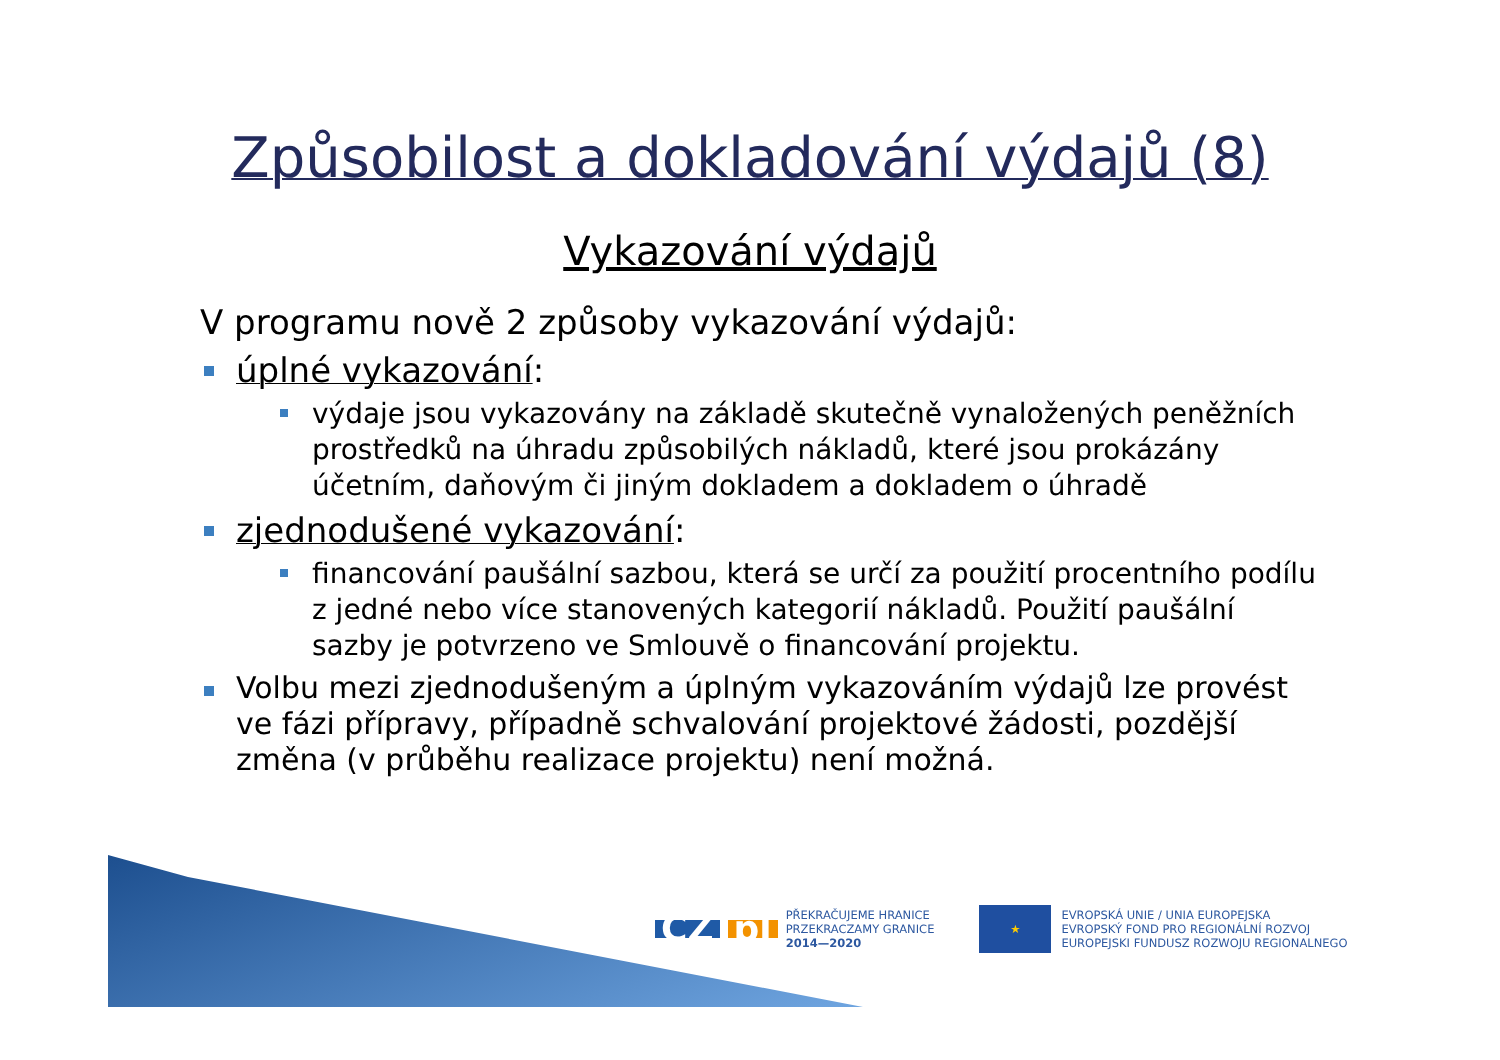Způsobilost a dokladování výdajů (8)
Vykazování výdajů
V programu nově 2 způsoby vykazování výdajů:
úplné vykazování:
výdaje jsou vykazovány na základě skutečně vynaložených peněžních prostředků na úhradu způsobilých nákladů, které jsou prokázány účetním, daňovým či jiným dokladem a dokladem o úhradě
zjednodušené vykazování:
financování paušální sazbou, která se určí za použití procentního podílu z jedné nebo více stanovených kategorií nákladů. Použití paušální sazby je potvrzeno ve Smlouvě o financování projektu.
Volbu mezi zjednodušeným a úplným vykazováním výdajů lze provést ve fázi přípravy, případně schvalování projektové žádosti, pozdější změna (v průběhu realizace projektu) není možná.
CZ pl
PŘEKRAČUJEME HRANICE
PRZEKRACZAMY GRANICE
2014—2020
★
EVROPSKÁ UNIE / UNIA EUROPEJSKA
EVROPSKÝ FOND PRO REGIONÁLNÍ ROZVOJ
EUROPEJSKI FUNDUSZ ROZWOJU REGIONALNEGO